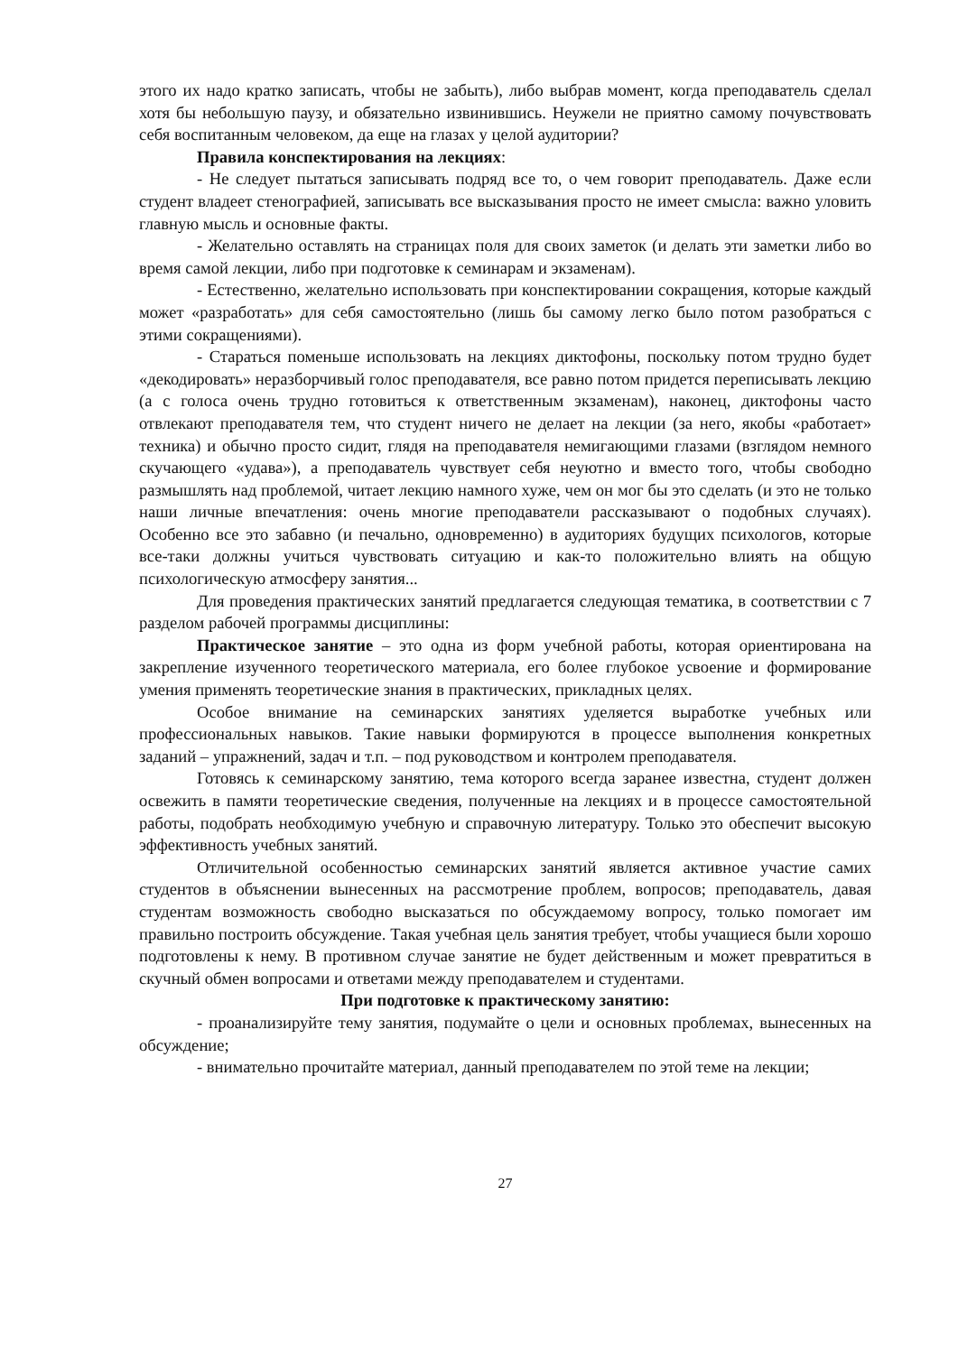этого их надо кратко записать, чтобы не забыть), либо выбрав момент, когда преподаватель сделал хотя бы небольшую паузу, и обязательно извинившись. Неужели не приятно самому почувствовать себя воспитанным человеком, да еще на глазах у целой аудитории?
Правила конспектирования на лекциях:
- Не следует пытаться записывать подряд все то, о чем говорит преподаватель. Даже если студент владеет стенографией, записывать все высказывания просто не имеет смысла: важно уловить главную мысль и основные факты.
- Желательно оставлять на страницах поля для своих заметок (и делать эти заметки либо во время самой лекции, либо при подготовке к семинарам и экзаменам).
- Естественно, желательно использовать при конспектировании сокращения, которые каждый может «разработать» для себя самостоятельно (лишь бы самому легко было потом разобраться с этими сокращениями).
- Стараться поменьше использовать на лекциях диктофоны, поскольку потом трудно будет «декодировать» неразборчивый голос преподавателя, все равно потом придется переписывать лекцию (а с голоса очень трудно готовиться к ответственным экзаменам), наконец, диктофоны часто отвлекают преподавателя тем, что студент ничего не делает на лекции (за него, якобы «работает» техника) и обычно просто сидит, глядя на преподавателя немигающими глазами (взглядом немного скучающего «удава»), а преподаватель чувствует себя неуютно и вместо того, чтобы свободно размышлять над проблемой, читает лекцию намного хуже, чем он мог бы это сделать (и это не только наши личные впечатления: очень многие преподаватели рассказывают о подобных случаях). Особенно все это забавно (и печально, одновременно) в аудиториях будущих психологов, которые все-таки должны учиться чувствовать ситуацию и как-то положительно влиять на общую психологическую атмосферу занятия...
Для проведения практических занятий предлагается следующая тематика, в соответствии с 7 разделом рабочей программы дисциплины:
Практическое занятие – это одна из форм учебной работы, которая ориентирована на закрепление изученного теоретического материала, его более глубокое усвоение и формирование умения применять теоретические знания в практических, прикладных целях.
Особое внимание на семинарских занятиях уделяется выработке учебных или профессиональных навыков. Такие навыки формируются в процессе выполнения конкретных заданий – упражнений, задач и т.п. – под руководством и контролем преподавателя.
Готовясь к семинарскому занятию, тема которого всегда заранее известна, студент должен освежить в памяти теоретические сведения, полученные на лекциях и в процессе самостоятельной работы, подобрать необходимую учебную и справочную литературу. Только это обеспечит высокую эффективность учебных занятий.
Отличительной особенностью семинарских занятий является активное участие самих студентов в объяснении вынесенных на рассмотрение проблем, вопросов; преподаватель, давая студентам возможность свободно высказаться по обсуждаемому вопросу, только помогает им правильно построить обсуждение. Такая учебная цель занятия требует, чтобы учащиеся были хорошо подготовлены к нему. В противном случае занятие не будет действенным и может превратиться в скучный обмен вопросами и ответами между преподавателем и студентами.
При подготовке к практическому занятию:
- проанализируйте тему занятия, подумайте о цели и основных проблемах, вынесенных на обсуждение;
- внимательно прочитайте материал, данный преподавателем по этой теме на лекции;
27